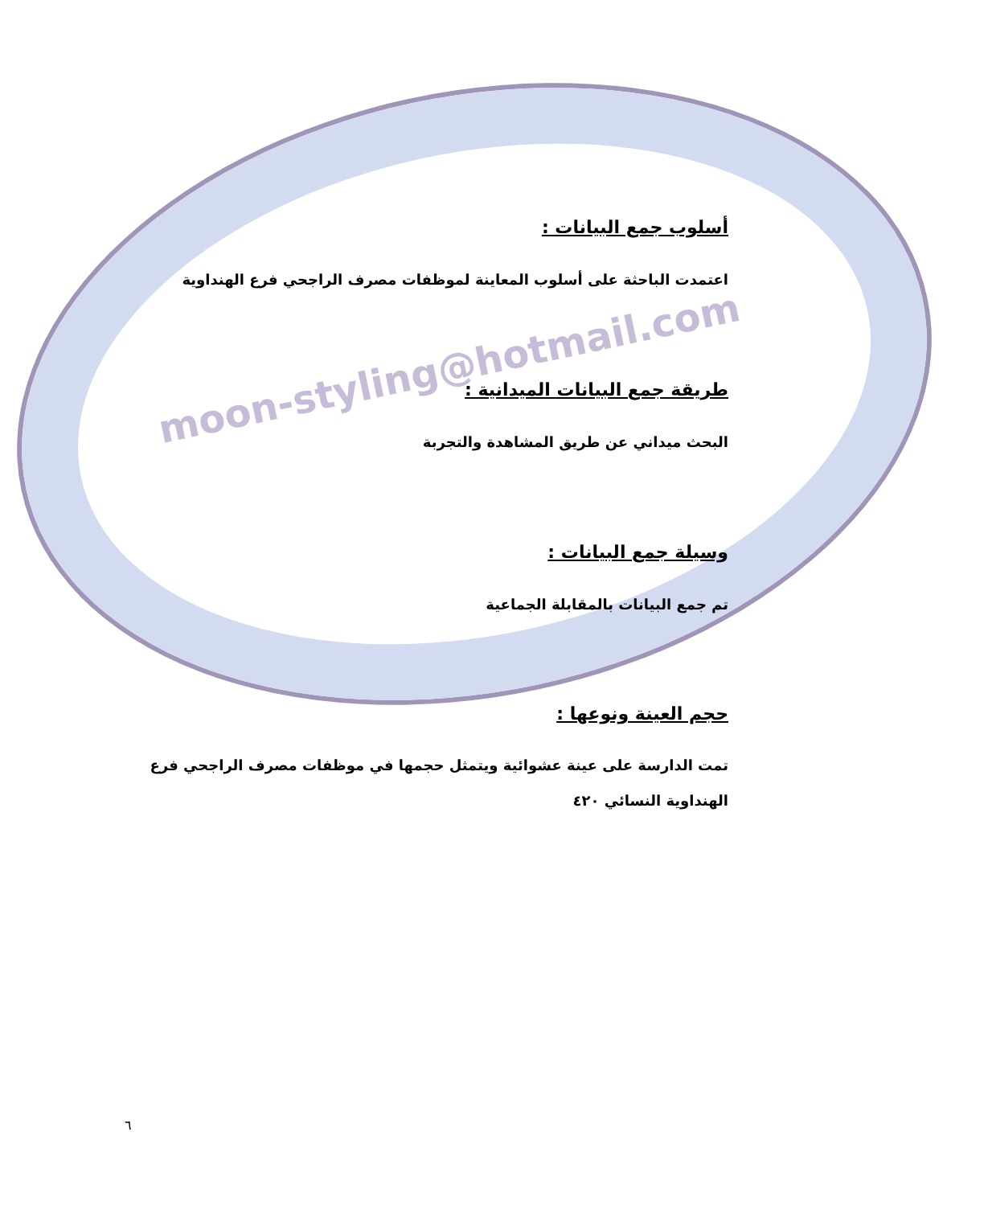moon-styling@hotmail.com
أسلوب جمع البيانات :
اعتمدت الباحثة على أسلوب المعاينة لموظفات مصرف الراجحي فرع الهنداوية
طريقة جمع البيانات الميدانية :
البحث ميداني عن طريق المشاهدة والتجربة
وسيلة جمع البيانات :
تم جمع البيانات بالمقابلة الجماعية
حجم العينة ونوعها :
تمت الدارسة على عينة عشوائية ويتمثل حجمها في موظفات مصرف الراجحي فرع الهنداوية النسائي ٤٢٠
٦